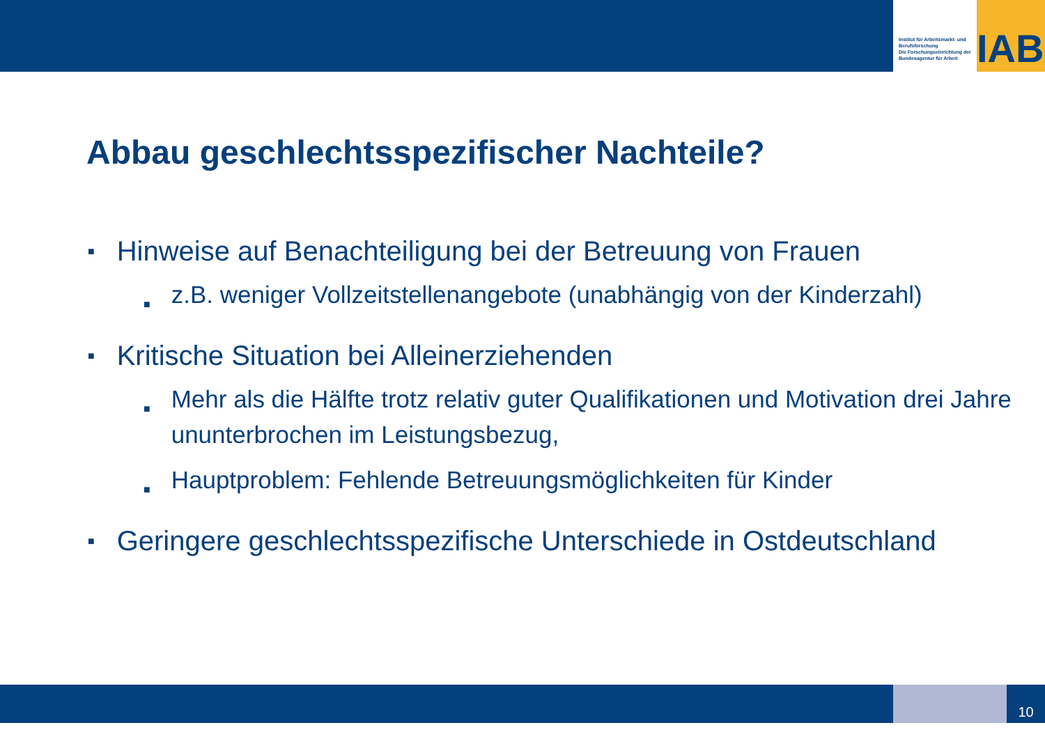Institut für Arbeitsmarkt- und Berufsforschung
Die Forschungseinrichtung der Bundesagentur für Arbeit
IAB
Abbau geschlechtsspezifischer Nachteile?
■ Hinweise auf Benachteiligung bei der Betreuung von Frauen
■ z.B. weniger Vollzeitstellenangebote (unabhängig von der Kinderzahl)
■ Kritische Situation bei Alleinerziehenden
■ Mehr als die Hälfte trotz relativ guter Qualifikationen und Motivation drei Jahre ununterbrochen im Leistungsbezug,
■ Hauptproblem: Fehlende Betreuungsmöglichkeiten für Kinder
■ Geringere geschlechtsspezifische Unterschiede in Ostdeutschland
10